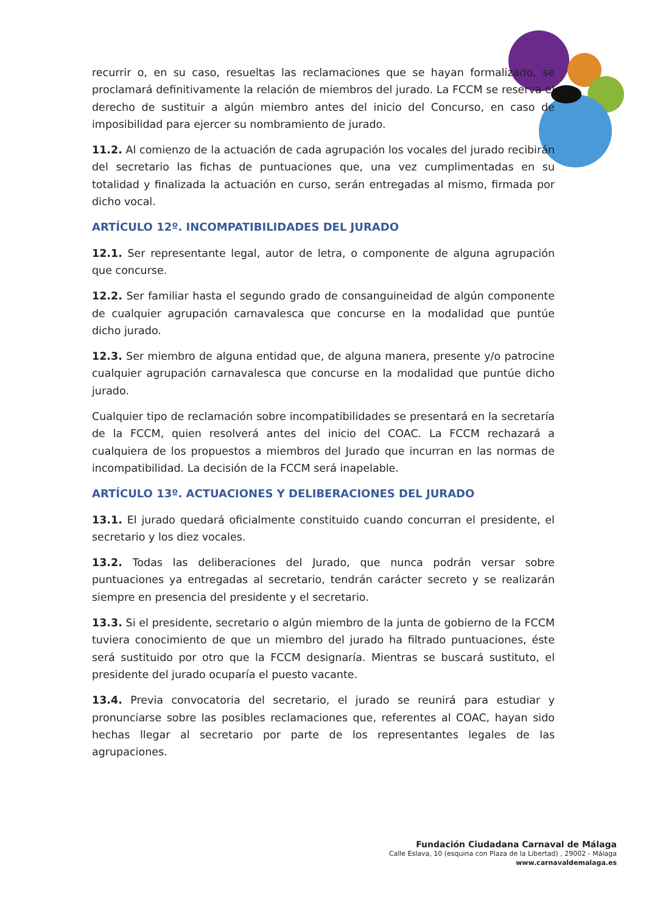recurrir o, en su caso, resueltas las reclamaciones que se hayan formalizado, se proclamará definitivamente la relación de miembros del jurado. La FCCM se reserva el derecho de sustituir a algún miembro antes del inicio del Concurso, en caso de imposibilidad para ejercer su nombramiento de jurado.
11.2. Al comienzo de la actuación de cada agrupación los vocales del jurado recibirán del secretario las fichas de puntuaciones que, una vez cumplimentadas en su totalidad y finalizada la actuación en curso, serán entregadas al mismo, firmada por dicho vocal.
ARTÍCULO 12º. INCOMPATIBILIDADES DEL JURADO
12.1. Ser representante legal, autor de letra, o componente de alguna agrupación que concurse.
12.2. Ser familiar hasta el segundo grado de consanguineidad de algún componente de cualquier agrupación carnavalesca que concurse en la modalidad que puntúe dicho jurado.
12.3. Ser miembro de alguna entidad que, de alguna manera, presente y/o patrocine cualquier agrupación carnavalesca que concurse en la modalidad que puntúe dicho jurado.
Cualquier tipo de reclamación sobre incompatibilidades se presentará en la secretaría de la FCCM, quien resolverá antes del inicio del COAC. La FCCM rechazará a cualquiera de los propuestos a miembros del Jurado que incurran en las normas de incompatibilidad. La decisión de la FCCM será inapelable.
ARTÍCULO 13º. ACTUACIONES Y DELIBERACIONES DEL JURADO
13.1. El jurado quedará oficialmente constituido cuando concurran el presidente, el secretario y los diez vocales.
13.2. Todas las deliberaciones del Jurado, que nunca podrán versar sobre puntuaciones ya entregadas al secretario, tendrán carácter secreto y se realizarán siempre en presencia del presidente y el secretario.
13.3. Si el presidente, secretario o algún miembro de la junta de gobierno de la FCCM tuviera conocimiento de que un miembro del jurado ha filtrado puntuaciones, éste será sustituido por otro que la FCCM designaría. Mientras se buscará sustituto, el presidente del jurado ocuparía el puesto vacante.
13.4. Previa convocatoria del secretario, el jurado se reunirá para estudiar y pronunciarse sobre las posibles reclamaciones que, referentes al COAC, hayan sido hechas llegar al secretario por parte de los representantes legales de las agrupaciones.
Fundación Ciudadana Carnaval de Málaga
Calle Eslava, 10 (esquina con Plaza de la Libertad) , 29002 - Málaga
www.carnavaldemalaga.es